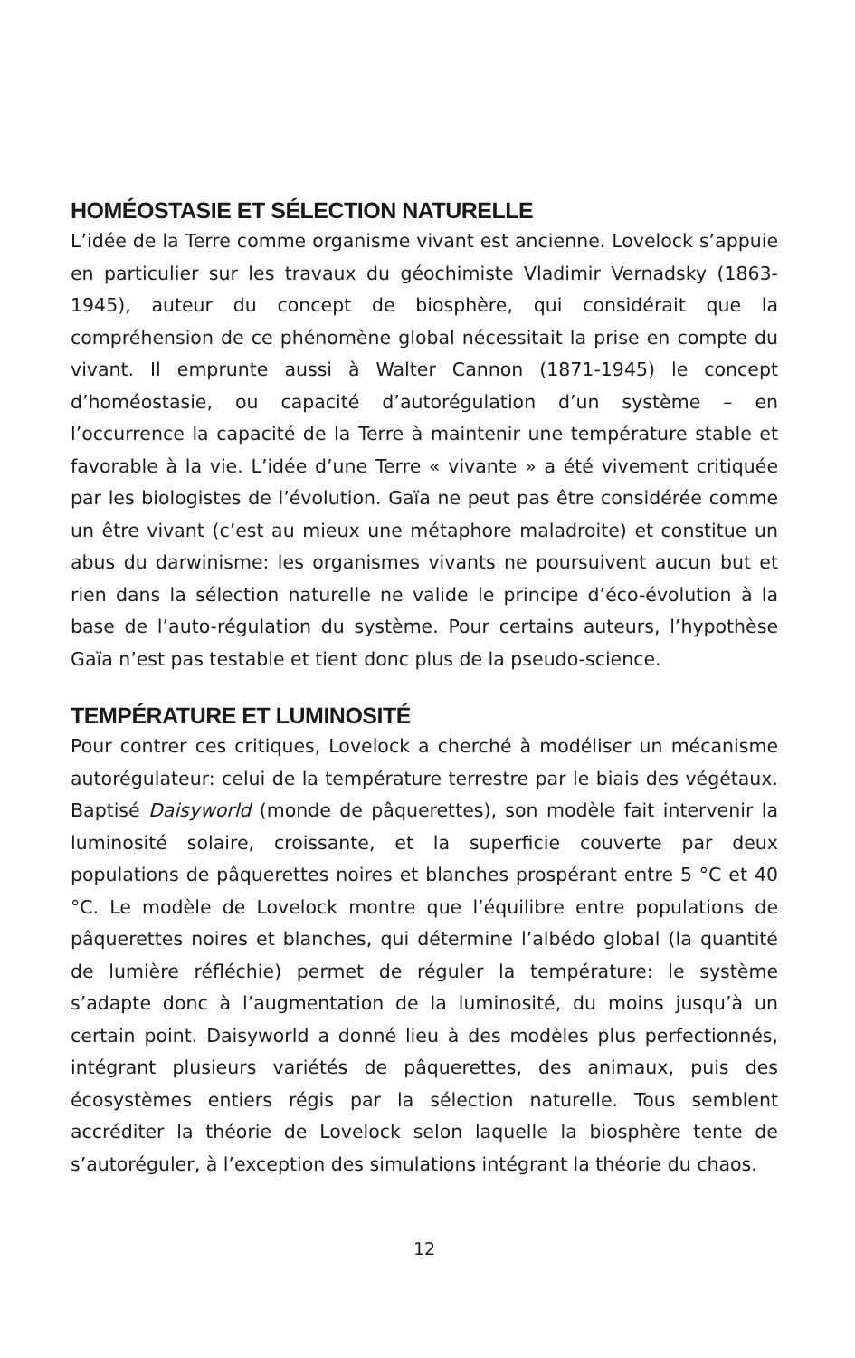HOMÉOSTASIE ET SÉLECTION NATURELLE
L’idée de la Terre comme organisme vivant est ancienne. Lovelock s’appuie en particulier sur les travaux du géochimiste Vladimir Vernadsky (1863-1945), auteur du concept de biosphère, qui considérait que la compréhension de ce phénomène global nécessitait la prise en compte du vivant. Il emprunte aussi à Walter Cannon (1871-1945) le concept d’homéostasie, ou capacité d’autorégulation d’un système – en l’occurrence la capacité de la Terre à maintenir une température stable et favorable à la vie. L’idée d’une Terre « vivante » a été vivement critiquée par les biologistes de l’évolution. Gaïa ne peut pas être considérée comme un être vivant (c’est au mieux une métaphore maladroite) et constitue un abus du darwinisme: les organismes vivants ne poursuivent aucun but et rien dans la sélection naturelle ne valide le principe d’éco-évolution à la base de l’auto-régulation du système. Pour certains auteurs, l’hypothèse Gaïa n’est pas testable et tient donc plus de la pseudo-science.
TEMPÉRATURE ET LUMINOSITÉ
Pour contrer ces critiques, Lovelock a cherché à modéliser un mécanisme autorégulateur: celui de la température terrestre par le biais des végétaux. Baptisé Daisyworld (monde de pâquerettes), son modèle fait intervenir la luminosité solaire, croissante, et la superficie couverte par deux populations de pâquerettes noires et blanches prospérant entre 5 °C et 40 °C. Le modèle de Lovelock montre que l’équilibre entre populations de pâquerettes noires et blanches, qui détermine l’albédo global (la quantité de lumière réfléchie) permet de réguler la température: le système s’adapte donc à l’augmentation de la luminosité, du moins jusqu’à un certain point. Daisyworld a donné lieu à des modèles plus perfectionnés, intégrant plusieurs variétés de pâquerettes, des animaux, puis des écosystèmes entiers régis par la sélection naturelle. Tous semblent accréditer la théorie de Lovelock selon laquelle la biosphère tente de s’autoréguler, à l’exception des simulations intégrant la théorie du chaos.
12